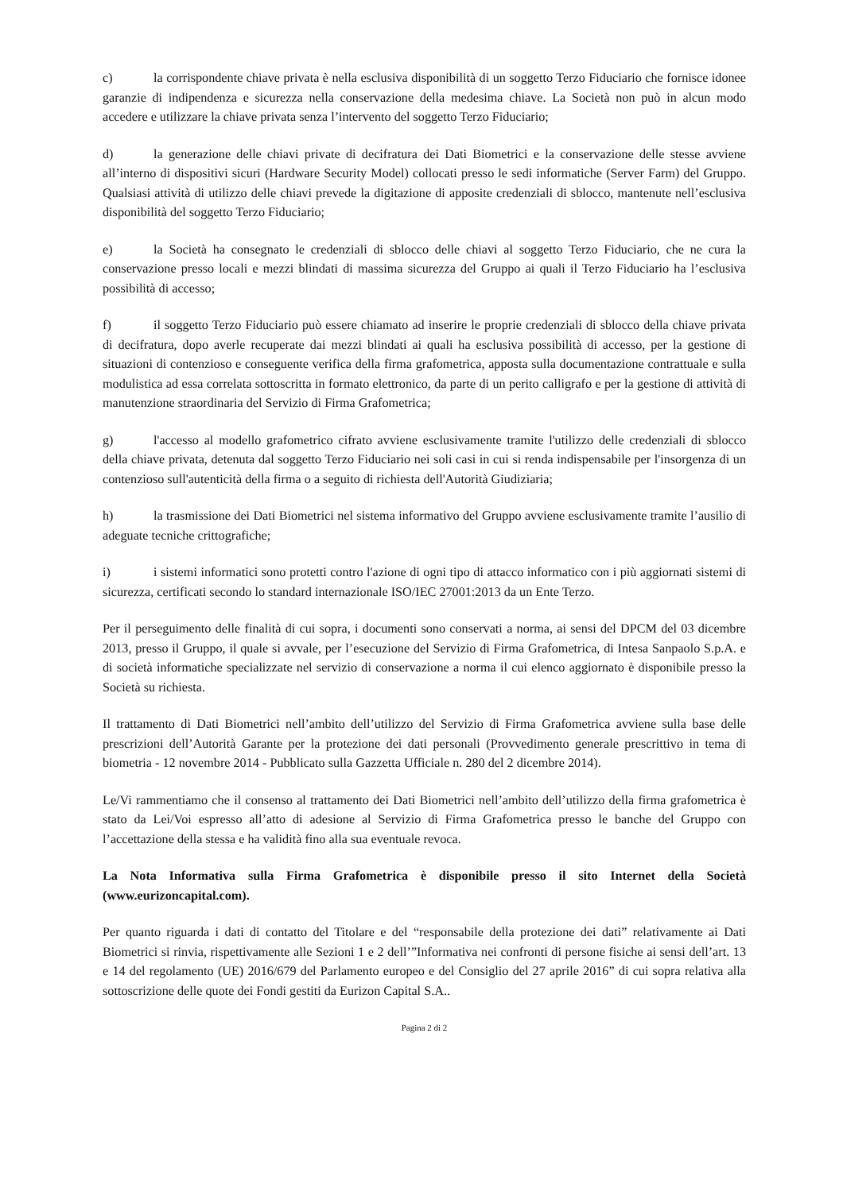c) la corrispondente chiave privata è nella esclusiva disponibilità di un soggetto Terzo Fiduciario che fornisce idonee garanzie di indipendenza e sicurezza nella conservazione della medesima chiave. La Società non può in alcun modo accedere e utilizzare la chiave privata senza l’intervento del soggetto Terzo Fiduciario;
d) la generazione delle chiavi private di decifratura dei Dati Biometrici e la conservazione delle stesse avviene all’interno di dispositivi sicuri (Hardware Security Model) collocati presso le sedi informatiche (Server Farm) del Gruppo. Qualsiasi attività di utilizzo delle chiavi prevede la digitazione di apposite credenziali di sblocco, mantenute nell’esclusiva disponibilità del soggetto Terzo Fiduciario;
e) la Società ha consegnato le credenziali di sblocco delle chiavi al soggetto Terzo Fiduciario, che ne cura la conservazione presso locali e mezzi blindati di massima sicurezza del Gruppo ai quali il Terzo Fiduciario ha l’esclusiva possibilità di accesso;
f) il soggetto Terzo Fiduciario può essere chiamato ad inserire le proprie credenziali di sblocco della chiave privata di decifratura, dopo averle recuperate dai mezzi blindati ai quali ha esclusiva possibilità di accesso, per la gestione di situazioni di contenzioso e conseguente verifica della firma grafometrica, apposta sulla documentazione contrattuale e sulla modulistica ad essa correlata sottoscritta in formato elettronico, da parte di un perito calligrafo e per la gestione di attività di manutenzione straordinaria del Servizio di Firma Grafometrica;
g) l'accesso al modello grafometrico cifrato avviene esclusivamente tramite l'utilizzo delle credenziali di sblocco della chiave privata, detenuta dal soggetto Terzo Fiduciario nei soli casi in cui si renda indispensabile per l'insorgenza di un contenzioso sull'autenticità della firma o a seguito di richiesta dell'Autorità Giudiziaria;
h) la trasmissione dei Dati Biometrici nel sistema informativo del Gruppo avviene esclusivamente tramite l’ausilio di adeguate tecniche crittografiche;
i) i sistemi informatici sono protetti contro l'azione di ogni tipo di attacco informatico con i più aggiornati sistemi di sicurezza, certificati secondo lo standard internazionale ISO/IEC 27001:2013 da un Ente Terzo.
Per il perseguimento delle finalità di cui sopra, i documenti sono conservati a norma, ai sensi del DPCM del 03 dicembre 2013, presso il Gruppo, il quale si avvale, per l’esecuzione del Servizio di Firma Grafometrica, di Intesa Sanpaolo S.p.A. e di società informatiche specializzate nel servizio di conservazione a norma il cui elenco aggiornato è disponibile presso la Società su richiesta.
Il trattamento di Dati Biometrici nell’ambito dell’utilizzo del Servizio di Firma Grafometrica avviene sulla base delle prescrizioni dell’Autorità Garante per la protezione dei dati personali (Provvedimento generale prescrittivo in tema di biometria - 12 novembre 2014 - Pubblicato sulla Gazzetta Ufficiale n. 280 del 2 dicembre 2014).
Le/Vi rammentiamo che il consenso al trattamento dei Dati Biometrici nell’ambito dell’utilizzo della firma grafometrica è stato da Lei/Voi espresso all’atto di adesione al Servizio di Firma Grafometrica presso le banche del Gruppo con l’accettazione della stessa e ha validità fino alla sua eventuale revoca.
La Nota Informativa sulla Firma Grafometrica è disponibile presso il sito Internet della Società (www.eurizoncapital.com).
Per quanto riguarda i dati di contatto del Titolare e del “responsabile della protezione dei dati” relativamente ai Dati Biometrici si rinvia, rispettivamente alle Sezioni 1 e 2 dell’”Informativa nei confronti di persone fisiche ai sensi dell’art. 13 e 14 del regolamento (UE) 2016/679 del Parlamento europeo e del Consiglio del 27 aprile 2016” di cui sopra relativa alla sottoscrizione delle quote dei Fondi gestiti da Eurizon Capital S.A..
Pagina 2 di 2